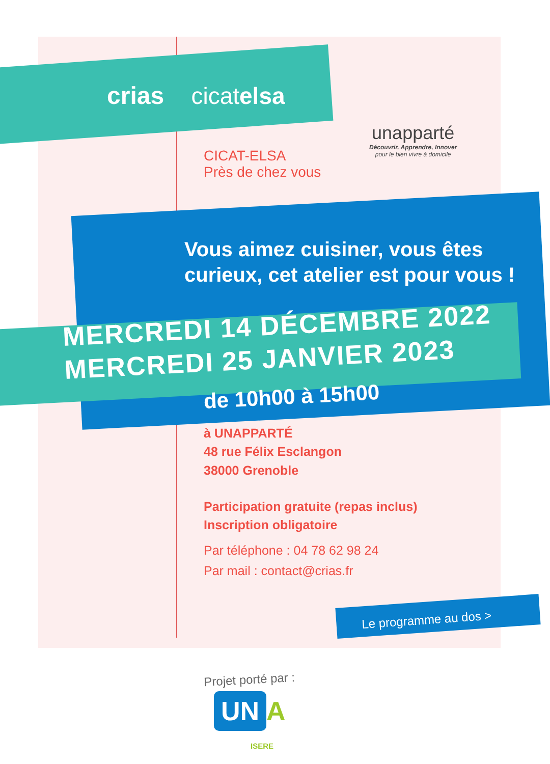crias cicatelsa
unapparté
Découvrir, Apprendre, Innover
pour le bien vivre à domicile
CICAT-ELSA
Près de chez vous
Vous aimez cuisiner, vous êtes
curieux, cet atelier est pour vous !
MERCREDI 14 DÉCEMBRE 2022
MERCREDI 25 JANVIER 2023
de 10h00 à 15h00
à UNAPPARTÉ
48 rue Félix Esclangon
38000 Grenoble
Participation gratuite (repas inclus)
Inscription obligatoire
Par téléphone : 04 78 62 98 24
Par mail : contact@crias.fr
Le programme au dos >
Projet porté par :
UN A
ISERE